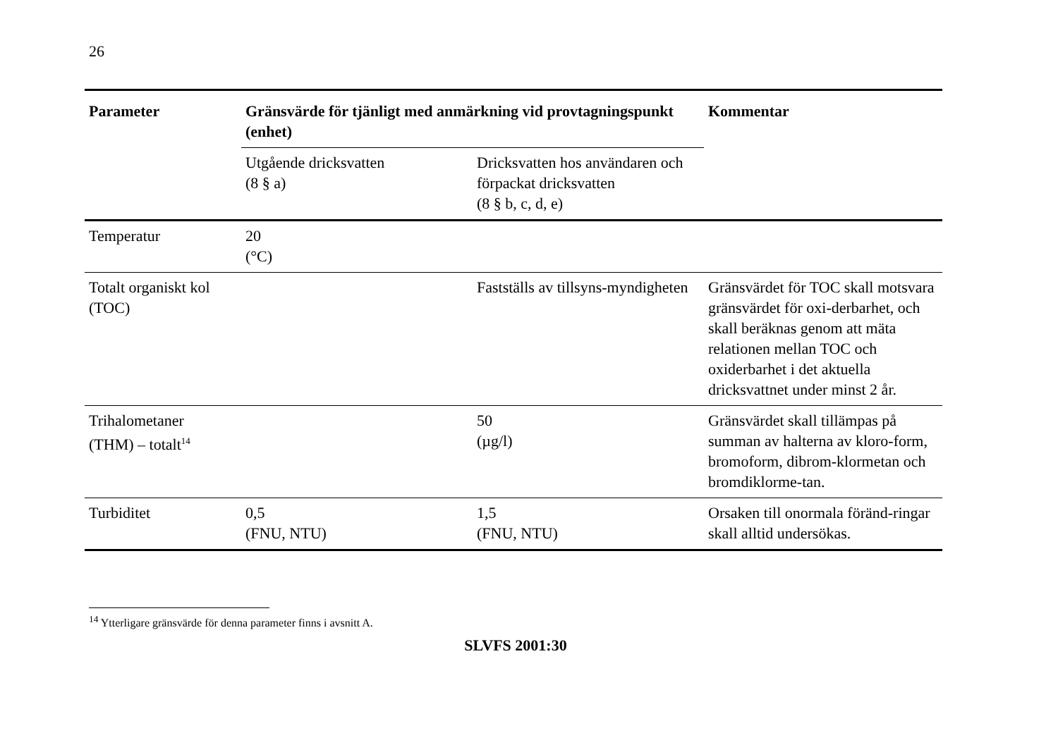26
| Parameter | Gränsvärde för tjänligt med anmärkning vid provtagningspunkt (enhet) | | Kommentar |
| --- | --- | --- | --- |
| | Utgående dricksvatten (8 § a) | Dricksvatten hos användaren och förpackat dricksvatten (8 § b, c, d, e) | |
| Temperatur | 20 (°C) | | |
| Totalt organiskt kol (TOC) | | Fastställs av tillsyns-myndigheten | Gränsvärdet för TOC skall motsvara gränsvärdet för oxi-derbarhet, och skall beräknas genom att mäta relationen mellan TOC och oxiderbarhet i det aktuella dricksvattnet under minst 2 år. |
| Trihalometaner (THM) – totalt<sup>14</sup> | | 50 (µg/l) | Gränsvärdet skall tillämpas på summan av halterna av kloro-form, bromoform, dibrom-klormetan och bromdiklorme-tan. |
| Turbiditet | 0,5 (FNU, NTU) | 1,5 (FNU, NTU) | Orsaken till onormala föränd-ringar skall alltid undersökas. |
<sup>14</sup> Ytterligare gränsvärde för denna parameter finns i avsnitt A.
SLVFS 2001:30